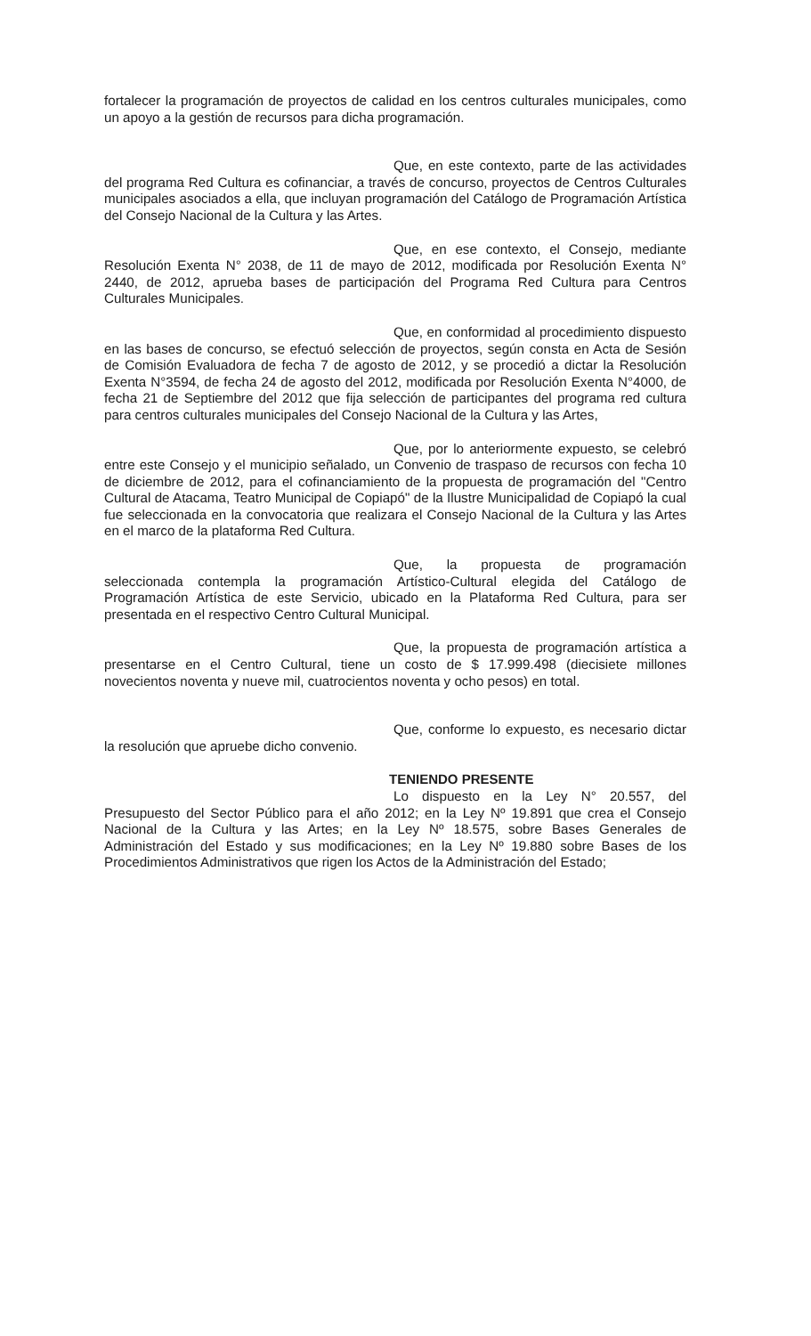fortalecer la programación de proyectos de calidad en los centros culturales municipales, como un apoyo a la gestión de recursos para dicha programación.
Que, en este contexto, parte de las actividades del programa Red Cultura es cofinanciar, a través de concurso, proyectos de Centros Culturales municipales asociados a ella, que incluyan programación del Catálogo de Programación Artística del Consejo Nacional de la Cultura y las Artes.
Que, en ese contexto, el Consejo, mediante Resolución Exenta N° 2038, de 11 de mayo de 2012, modificada por Resolución Exenta N° 2440, de 2012, aprueba bases de participación del Programa Red Cultura para Centros Culturales Municipales.
Que, en conformidad al procedimiento dispuesto en las bases de concurso, se efectuó selección de proyectos, según consta en Acta de Sesión de Comisión Evaluadora de fecha 7 de agosto de 2012, y se procedió a dictar la Resolución Exenta N°3594, de fecha 24 de agosto del 2012, modificada por Resolución Exenta N°4000, de fecha 21 de Septiembre del 2012 que fija selección de participantes del programa red cultura para centros culturales municipales del Consejo Nacional de la Cultura y las Artes,
Que, por lo anteriormente expuesto, se celebró entre este Consejo y el municipio señalado, un Convenio de traspaso de recursos con fecha 10 de diciembre de 2012, para el cofinanciamiento de la propuesta de programación del "Centro Cultural de Atacama, Teatro Municipal de Copiapó" de la Ilustre Municipalidad de Copiapó la cual fue seleccionada en la convocatoria que realizara el Consejo Nacional de la Cultura y las Artes en el marco de la plataforma Red Cultura.
Que, la propuesta de programación seleccionada contempla la programación Artístico-Cultural elegida del Catálogo de Programación Artística de este Servicio, ubicado en la Plataforma Red Cultura, para ser presentada en el respectivo Centro Cultural Municipal.
Que, la propuesta de programación artística a presentarse en el Centro Cultural, tiene un costo de $ 17.999.498 (diecisiete millones novecientos noventa y nueve mil, cuatrocientos noventa y ocho pesos) en total.
Que, conforme lo expuesto, es necesario dictar la resolución que apruebe dicho convenio.
TENIENDO PRESENTE
Lo dispuesto en la Ley N° 20.557, del Presupuesto del Sector Público para el año 2012; en la Ley Nº 19.891 que crea el Consejo Nacional de la Cultura y las Artes; en la Ley Nº 18.575, sobre Bases Generales de Administración del Estado y sus modificaciones; en la Ley Nº 19.880 sobre Bases de los Procedimientos Administrativos que rigen los Actos de la Administración del Estado;